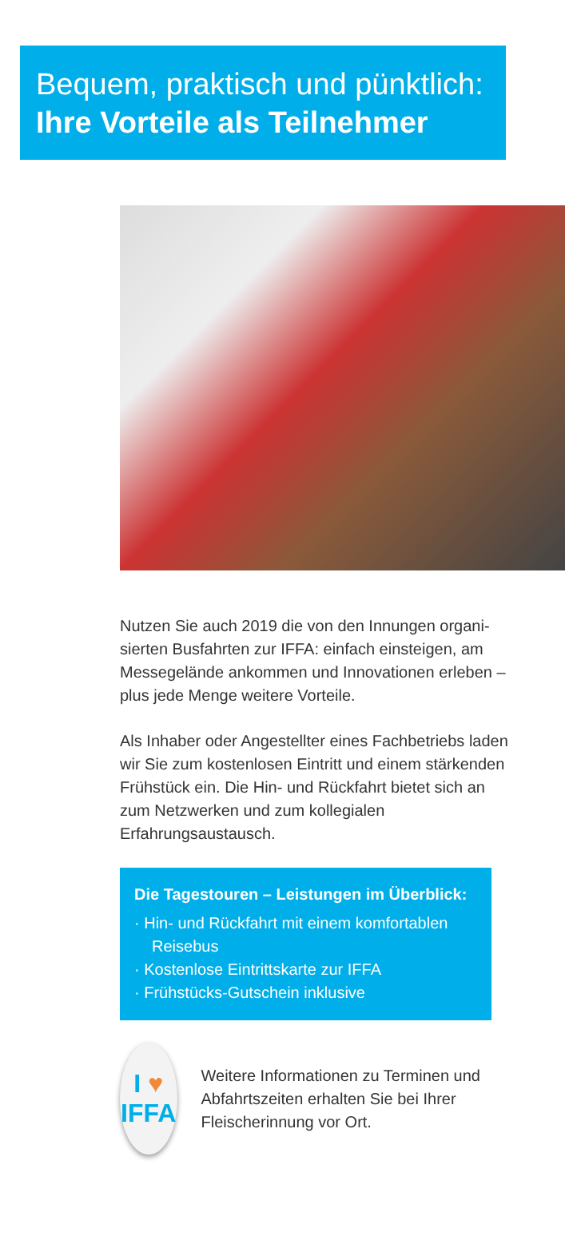Bequem, praktisch und pünktlich:
Ihre Vorteile als Teilnehmer
Nutzen Sie auch 2019 die von den Innungen organi­sierten Busfahrten zur IFFA: einfach einsteigen, am Messegelände ankommen und Innovationen erleben – plus jede Menge weitere Vorteile.
Als Inhaber oder Angestellter eines Fachbetriebs laden wir Sie zum kostenlosen Eintritt und einem stärkenden Frühstück ein. Die Hin- und Rückfahrt bietet sich an zum Netzwerken und zum kollegialen Erfahrungsaustausch.
Die Tagestouren – Leistungen im Überblick:
· Hin- und Rückfahrt mit einem komfortablen Reisebus
· Kostenlose Eintrittskarte zur IFFA
· Frühstücks-Gutschein inklusive
I ♥
IFFA
Weitere Informationen zu Terminen und Abfahrtszeiten erhalten Sie bei Ihrer Fleischerinnung vor Ort.